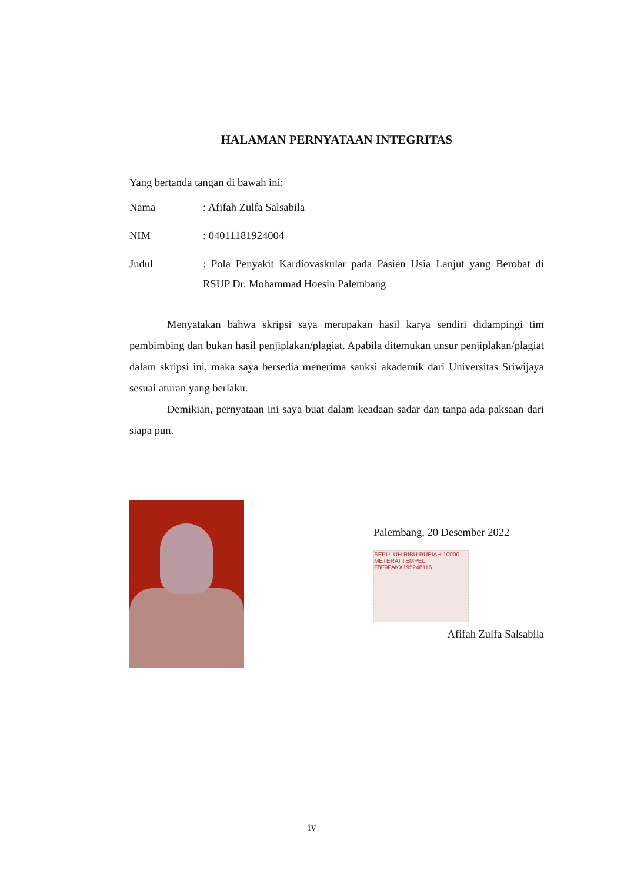HALAMAN PERNYATAAN INTEGRITAS
Yang bertanda tangan di bawah ini:
| Nama | : Afifah Zulfa Salsabila |
| NIM | : 04011181924004 |
| Judul | : Pola Penyakit Kardiovaskular pada Pasien Usia Lanjut yang Berobat di RSUP Dr. Mohammad Hoesin Palembang |
Menyatakan bahwa skripsi saya merupakan hasil karya sendiri didampingi tim pembimbing dan bukan hasil penjiplakan/plagiat. Apabila ditemukan unsur penjiplakan/plagiat dalam skripsi ini, maka saya bersedia menerima sanksi akademik dari Universitas Sriwijaya sesuai aturan yang berlaku.
Demikian, pernyataan ini saya buat dalam keadaan sadar dan tanpa ada paksaan dari siapa pun.
Palembang, 20 Desember 2022
SEPULUH RIBU RUPIAH 10000
METERAI TEMPEL
F8F9FAKX195248116
Afifah Zulfa Salsabila
iv